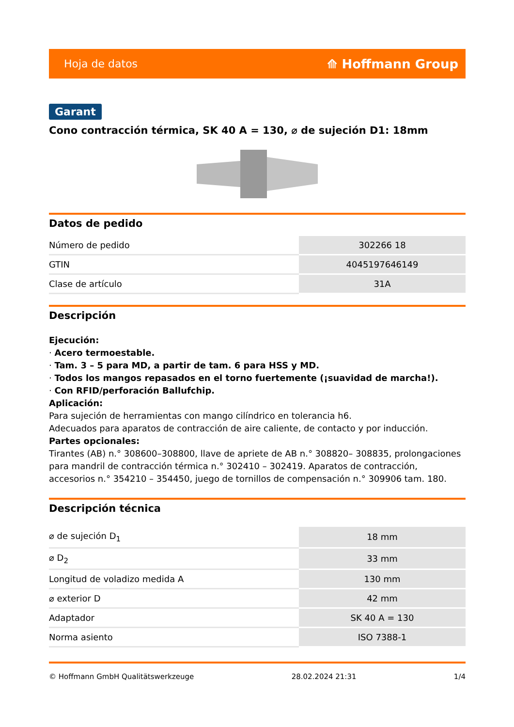Hoja de datos ⟰ Hoffmann Group
Garant
Cono contracción térmica, SK 40 A = 130, ⌀ de sujeción D1: 18mm
Datos de pedido
| Número de pedido | 302266 18 |
| GTIN | 4045197646149 |
| Clase de artículo | 31A |
Descripción
Ejecución:
· Acero termoestable.
· Tam. 3 – 5 para MD, a partir de tam. 6 para HSS y MD.
· Todos los mangos repasados en el torno fuertemente (¡suavidad de marcha!).
· Con RFID/perforación Ballufchip.
Aplicación:
Para sujeción de herramientas con mango cilíndrico en tolerancia h6.
Adecuados para aparatos de contracción de aire caliente, de contacto y por inducción.
Partes opcionales:
Tirantes (AB) n.° 308600–308800, llave de apriete de AB n.° 308820– 308835, prolongaciones para mandril de contracción térmica n.° 302410 – 302419. Aparatos de contracción, accesorios n.° 354210 – 354450, juego de tornillos de compensación n.° 309906 tam. 180.
Descripción técnica
| ⌀ de sujeción D<sub>1</sub> | 18 mm |
| ⌀ D<sub>2</sub> | 33 mm |
| Longitud de voladizo medida A | 130 mm |
| ⌀ exterior D | 42 mm |
| Adaptador | SK 40 A = 130 |
| Norma asiento | ISO 7388-1 |
© Hoffmann GmbH Qualitätswerkzeuge 28.02.2024 21:31 1/4